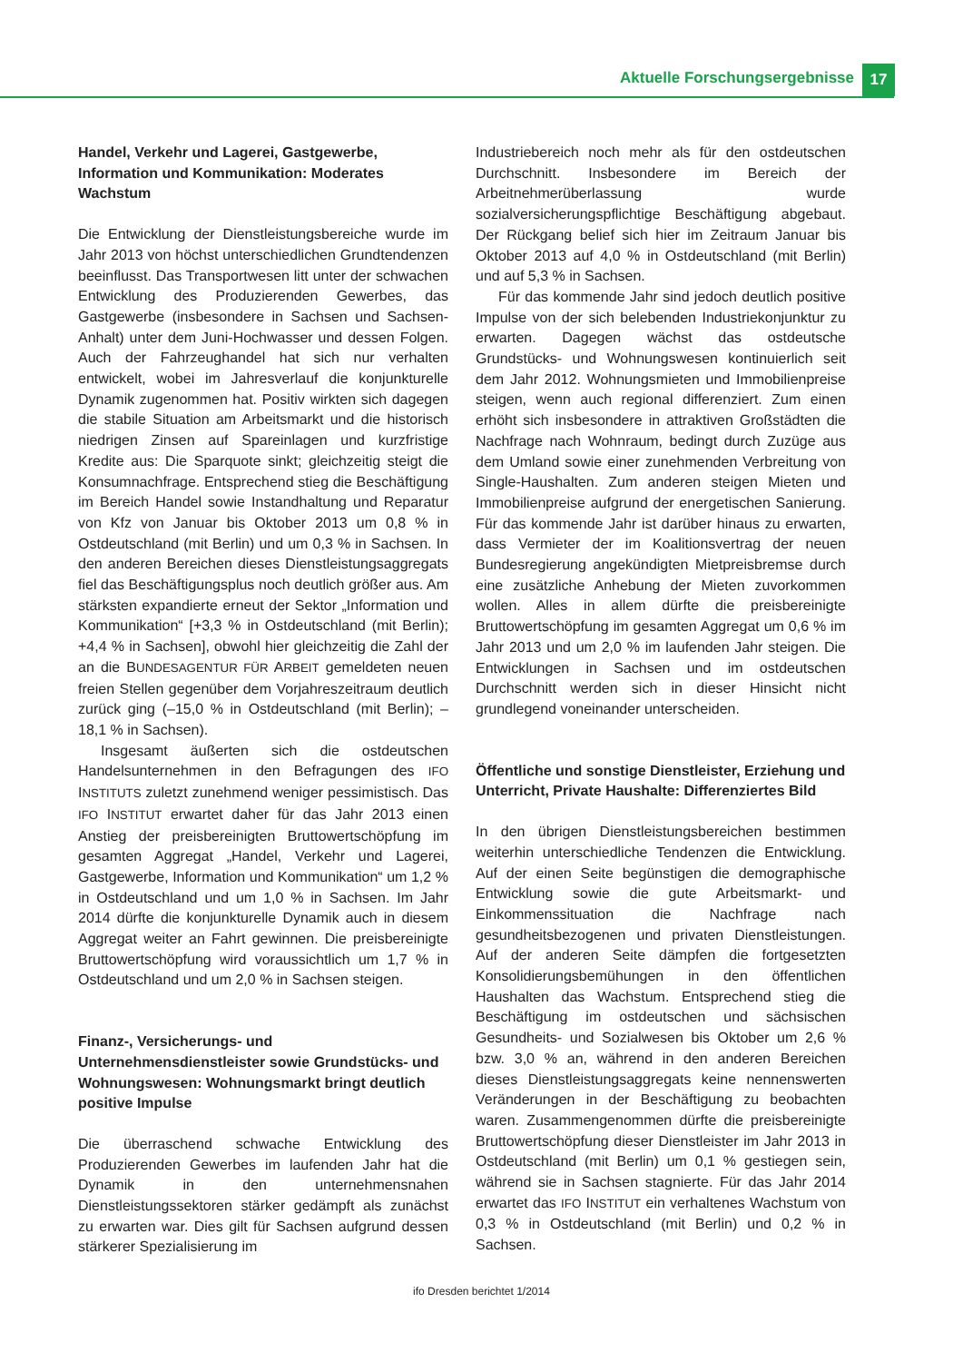Aktuelle Forschungsergebnisse 17
Handel, Verkehr und Lagerei, Gastgewerbe, Information und Kommunikation: Moderates Wachstum
Die Entwicklung der Dienstleistungsbereiche wurde im Jahr 2013 von höchst unterschiedlichen Grundtendenzen beeinflusst. Das Transportwesen litt unter der schwachen Entwicklung des Produzierenden Gewerbes, das Gastgewerbe (insbesondere in Sachsen und Sachsen-Anhalt) unter dem Juni-Hochwasser und dessen Folgen. Auch der Fahrzeughandel hat sich nur verhalten entwickelt, wobei im Jahresverlauf die konjunkturelle Dynamik zugenommen hat. Positiv wirkten sich dagegen die stabile Situation am Arbeitsmarkt und die historisch niedrigen Zinsen auf Spareinlagen und kurzfristige Kredite aus: Die Sparquote sinkt; gleichzeitig steigt die Konsumnachfrage. Entsprechend stieg die Beschäftigung im Bereich Handel sowie Instandhaltung und Reparatur von Kfz von Januar bis Oktober 2013 um 0,8 % in Ostdeutschland (mit Berlin) und um 0,3 % in Sachsen. In den anderen Bereichen dieses Dienstleistungsaggregats fiel das Beschäftigungsplus noch deutlich größer aus. Am stärksten expandierte erneut der Sektor „Information und Kommunikation“ [+3,3 % in Ostdeutschland (mit Berlin); +4,4 % in Sachsen], obwohl hier gleichzeitig die Zahl der an die BUNDESAGENTUR FÜR ARBEIT gemeldeten neuen freien Stellen gegenüber dem Vorjahreszeitraum deutlich zurück ging (–15,0 % in Ostdeutschland (mit Berlin); –18,1 % in Sachsen).
Insgesamt äußerten sich die ostdeutschen Handelsunternehmen in den Befragungen des IFO INSTITUTS zuletzt zunehmend weniger pessimistisch. Das IFO INSTITUT erwartet daher für das Jahr 2013 einen Anstieg der preisbereinigten Bruttowertschöpfung im gesamten Aggregat „Handel, Verkehr und Lagerei, Gastgewerbe, Information und Kommunikation“ um 1,2 % in Ostdeutschland und um 1,0 % in Sachsen. Im Jahr 2014 dürfte die konjunkturelle Dynamik auch in diesem Aggregat weiter an Fahrt gewinnen. Die preisbereinigte Bruttowertschöpfung wird voraussichtlich um 1,7 % in Ostdeutschland und um 2,0 % in Sachsen steigen.
Finanz-, Versicherungs- und Unternehmensdienstleister sowie Grundstücks- und Wohnungswesen: Wohnungsmarkt bringt deutlich positive Impulse
Die überraschend schwache Entwicklung des Produzierenden Gewerbes im laufenden Jahr hat die Dynamik in den unternehmensnahen Dienstleistungssektoren stärker gedämpft als zunächst zu erwarten war. Dies gilt für Sachsen aufgrund dessen stärkerer Spezialisierung im
Industriebereich noch mehr als für den ostdeutschen Durchschnitt. Insbesondere im Bereich der Arbeitnehmerüberlassung wurde sozialversicherungspflichtige Beschäftigung abgebaut. Der Rückgang belief sich hier im Zeitraum Januar bis Oktober 2013 auf 4,0 % in Ostdeutschland (mit Berlin) und auf 5,3 % in Sachsen.
Für das kommende Jahr sind jedoch deutlich positive Impulse von der sich belebenden Industriekonjunktur zu erwarten. Dagegen wächst das ostdeutsche Grundstücks- und Wohnungswesen kontinuierlich seit dem Jahr 2012. Wohnungsmieten und Immobilienpreise steigen, wenn auch regional differenziert. Zum einen erhöht sich insbesondere in attraktiven Großstädten die Nachfrage nach Wohnraum, bedingt durch Zuzüge aus dem Umland sowie einer zunehmenden Verbreitung von Single-Haushalten. Zum anderen steigen Mieten und Immobilienpreise aufgrund der energetischen Sanierung. Für das kommende Jahr ist darüber hinaus zu erwarten, dass Vermieter der im Koalitionsvertrag der neuen Bundesregierung angekündigten Mietpreisbremse durch eine zusätzliche Anhebung der Mieten zuvorkommen wollen. Alles in allem dürfte die preisbereinigte Bruttowertschöpfung im gesamten Aggregat um 0,6 % im Jahr 2013 und um 2,0 % im laufenden Jahr steigen. Die Entwicklungen in Sachsen und im ostdeutschen Durchschnitt werden sich in dieser Hinsicht nicht grundlegend voneinander unterscheiden.
Öffentliche und sonstige Dienstleister, Erziehung und Unterricht, Private Haushalte: Differenziertes Bild
In den übrigen Dienstleistungsbereichen bestimmen weiterhin unterschiedliche Tendenzen die Entwicklung. Auf der einen Seite begünstigen die demographische Entwicklung sowie die gute Arbeitsmarkt- und Einkommenssituation die Nachfrage nach gesundheitsbezogenen und privaten Dienstleistungen. Auf der anderen Seite dämpfen die fortgesetzten Konsolidierungsbemühungen in den öffentlichen Haushalten das Wachstum. Entsprechend stieg die Beschäftigung im ostdeutschen und sächsischen Gesundheits- und Sozialwesen bis Oktober um 2,6 % bzw. 3,0 % an, während in den anderen Bereichen dieses Dienstleistungsaggregats keine nennenswerten Veränderungen in der Beschäftigung zu beobachten waren. Zusammengenommen dürfte die preisbereinigte Bruttowertschöpfung dieser Dienstleister im Jahr 2013 in Ostdeutschland (mit Berlin) um 0,1 % gestiegen sein, während sie in Sachsen stagnierte. Für das Jahr 2014 erwartet das IFO INSTITUT ein verhaltenes Wachstum von 0,3 % in Ostdeutschland (mit Berlin) und 0,2 % in Sachsen.
ifo Dresden berichtet 1/2014